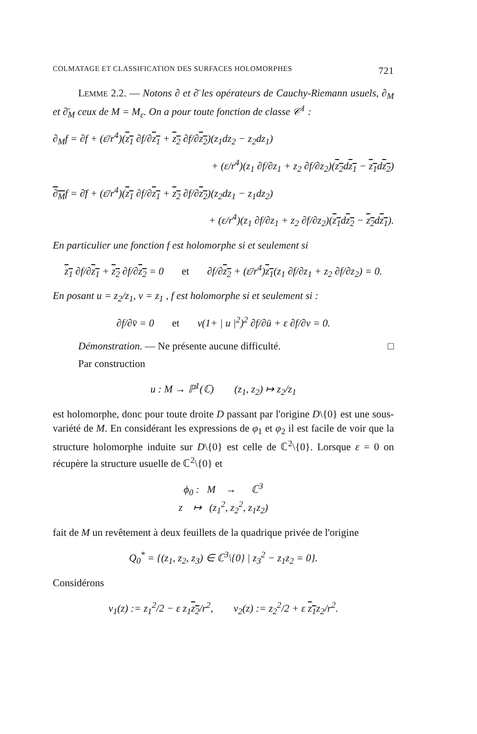COLMATAGE ET CLASSIFICATION DES SURFACES HOLOMORPHES 721
LEMME 2.2. — Notons ∂ et ∂̄ les opérateurs de Cauchy-Riemann usuels, ∂<sub>M</sub> et ∂̄<sub>M</sub> ceux de M = M<sub>ε</sub>. On a pour toute fonction de classe 𝒞<sup>1</sup> :
∂<sub>M</sub>f = ∂f + (ε̄/r<sup>4</sup>)(z<sub>1</sub> ∂f/∂z<sub>1</sub> + z<sub>2</sub> ∂f/∂z<sub>2</sub>)(z<sub>1</sub>dz<sub>2</sub> − z<sub>2</sub>dz<sub>1</sub>)
+ (ε/r<sup>4</sup>)(z<sub>1</sub> ∂f/∂z<sub>1</sub> + z<sub>2</sub> ∂f/∂z<sub>2</sub>)(z<sub>2</sub>dz<sub>1</sub> − z<sub>1</sub>dz<sub>2</sub>)
∂<sub>M</sub>f = ∂̄f + (ε̄/r<sup>4</sup>)(z<sub>1</sub> ∂f/∂z<sub>1</sub> + z<sub>2</sub> ∂f/∂z<sub>2</sub>)(z<sub>2</sub>dz<sub>1</sub> − z<sub>1</sub>dz<sub>2</sub>)
+ (ε/r<sup>4</sup>)(z<sub>1</sub> ∂f/∂z<sub>1</sub> + z<sub>2</sub> ∂f/∂z<sub>2</sub>)(z<sub>1</sub>dz<sub>2</sub> − z<sub>2</sub>dz<sub>1</sub>).
En particulier une fonction f est holomorphe si et seulement si
z<sub>1</sub> ∂f/∂z<sub>1</sub> + z<sub>2</sub> ∂f/∂z<sub>2</sub> = 0 et ∂f/∂z<sub>2</sub> + (ε̄/r<sup>4</sup>)z<sub>1</sub>(z<sub>1</sub> ∂f/∂z<sub>1</sub> + z<sub>2</sub> ∂f/∂z<sub>2</sub>) = 0.
En posant u = z<sub>2</sub>/z<sub>1</sub>, v = z<sub>1</sub> , f est holomorphe si et seulement si :
∂f/∂v̄ = 0 et v(1+ | u |<sup>2</sup>)<sup>2</sup> ∂f/∂ū + ε ∂f/∂v = 0.
Démonstration. — Ne présente aucune difficulté. □
Par construction
u : M → ℙ<sup>1</sup>(ℂ) (z<sub>1</sub>, z<sub>2</sub>) ↦ z<sub>2</sub>/z<sub>1</sub>
est holomorphe, donc pour toute droite D passant par l'origine D\{0} est une sous-variété de M. En considérant les expressions de φ<sub>1</sub> et φ<sub>2</sub> il est facile de voir que la structure holomorphe induite sur D\{0} est celle de ℂ<sup>2</sup>\{0}. Lorsque ε = 0 on récupère la structure usuelle de ℂ<sup>2</sup>\{0} et
ϕ<sub>0</sub> : M → ℂ<sup>3</sup>
z ↦ (z<sub>1</sub><sup>2</sup>, z<sub>2</sub><sup>2</sup>, z<sub>1</sub>z<sub>2</sub>)
fait de M un revêtement à deux feuillets de la quadrique privée de l'origine
Q<sub>0</sub><sup>*</sup> = {(z<sub>1</sub>, z<sub>2</sub>, z<sub>3</sub>) ∈ ℂ<sup>3</sup>\{0} | z<sub>3</sub><sup>2</sup> − z<sub>1</sub>z<sub>2</sub> = 0}.
Considérons
v<sub>1</sub>(z) := z<sub>1</sub><sup>2</sup>/2 − ε z<sub>1</sub>z<sub>2</sub>/r<sup>2</sup>, v<sub>2</sub>(z) := z<sub>2</sub><sup>2</sup>/2 + ε z<sub>1</sub>z<sub>2</sub>/r<sup>2</sup>.